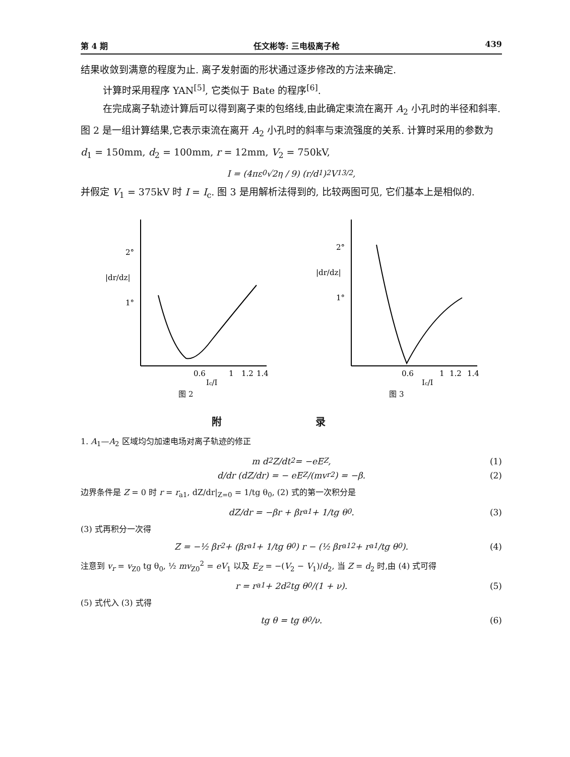第 4 期 任文彬等: 三电极离子枪 439
结果收敛到满意的程度为止. 离子发射面的形状通过逐步修改的方法来确定.
计算时采用程序 YAN<sup>[5]</sup>, 它类似于 Bate 的程序<sup>[6]</sup>.
在完成离子轨迹计算后可以得到离子束的包络线,由此确定束流在离开 A<sub>2</sub> 小孔时的半径和斜率. 图 2 是一组计算结果,它表示束流在离开 A<sub>2</sub> 小孔时的斜率与束流强度的关系. 计算时采用的参数为 d<sub>1</sub> = 150mm, d<sub>2</sub> = 100mm, r = 12mm, V<sub>2</sub> = 750kV,
I = (4πε<sub>0</sub>√2η / 9) (r/d<sub>1</sub>)<sup>2</sup> V<sub>1</sub><sup>3/2</sup>,
并假定 V<sub>1</sub> = 375kV 时 I = I<sub>c</sub>. 图 3 是用解析法得到的, 比较两图可见, 它们基本上是相似的.
2°
|dr/dz|
1°
0.6
1
1.2
1.4
Ic/I
图 2
2°
|dr/dz|
1°
0.6
1
1.2
1.4
Ic/I
图 3
附 录
1. A<sub>1</sub>—A<sub>2</sub> 区域均匀加速电场对离子轨迹的修正
m d<sup>2</sup>Z/dt<sup>2</sup> = −eE<sub>Z</sub>, (1)
d/dr (dZ/dr) = − eE<sub>Z</sub>/(mv<sub>r</sub><sup>2</sup>) = −β. (2)
边界条件是 Z = 0 时 r = r<sub>a1</sub>, dZ/dr|<sub>Z=0</sub> = 1/tg θ<sub>0</sub>, (2) 式的第一次积分是
dZ/dr = −βr + βr<sub>a1</sub> + 1/tg θ<sub>0</sub>. (3)
(3) 式再积分一次得
Z = −½ βr<sup>2</sup> + (βr<sub>a1</sub> + 1/tg θ<sub>0</sub>) r − (½ βr<sub>a1</sub><sup>2</sup> + r<sub>a1</sub>/tg θ<sub>0</sub>). (4)
注意到 v<sub>r</sub> = v<sub>Z0</sub> tg θ<sub>0</sub>, ½ mv<sub>Z0</sub><sup>2</sup> = eV<sub>1</sub> 以及 E<sub>Z</sub> = −(V<sub>2</sub> − V<sub>1</sub>)/d<sub>2</sub>, 当 Z = d<sub>2</sub> 时,由 (4) 式可得
r = r<sub>a1</sub> + 2d<sub>2</sub> tg θ<sub>0</sub>/(1 + ν). (5)
(5) 式代入 (3) 式得
tg θ = tg θ<sub>0</sub>/ν. (6)